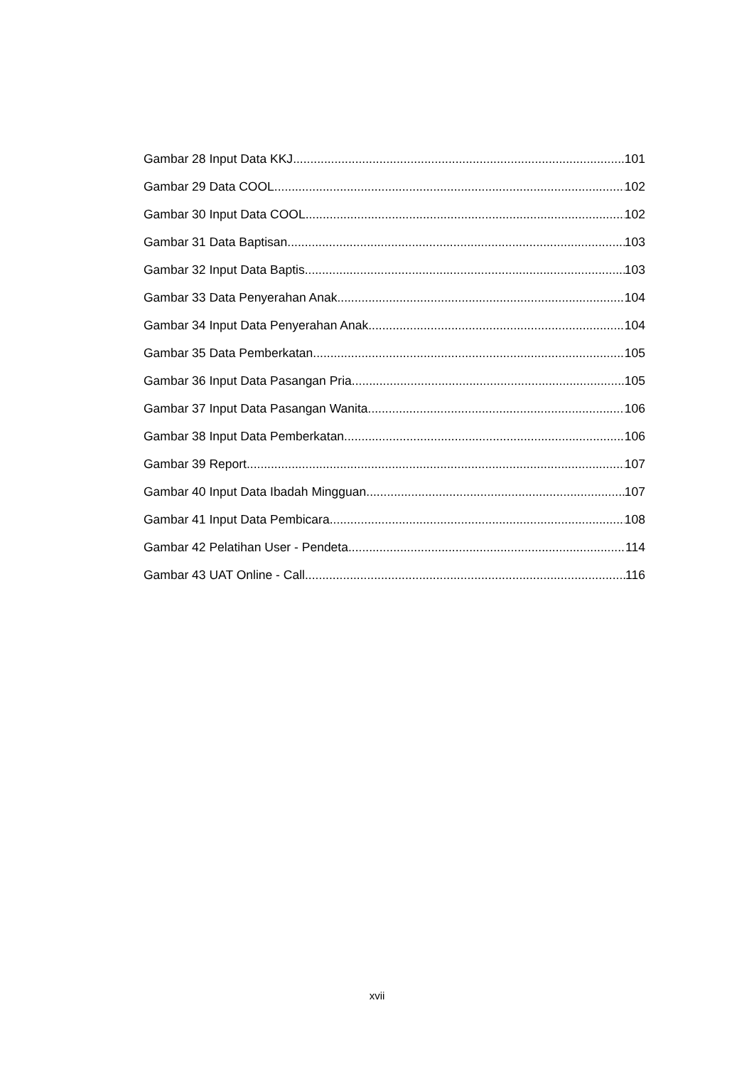Gambar 28 Input Data KKJ 101
Gambar 29 Data COOL 102
Gambar 30 Input Data COOL 102
Gambar 31 Data Baptisan 103
Gambar 32 Input Data Baptis 103
Gambar 33 Data Penyerahan Anak 104
Gambar 34 Input Data Penyerahan Anak 104
Gambar 35 Data Pemberkatan 105
Gambar 36 Input Data Pasangan Pria 105
Gambar 37 Input Data Pasangan Wanita 106
Gambar 38 Input Data Pemberkatan 106
Gambar 39 Report 107
Gambar 40 Input Data Ibadah Mingguan 107
Gambar 41 Input Data Pembicara 108
Gambar 42 Pelatihan User - Pendeta 114
Gambar 43 UAT Online - Call 116
xvii